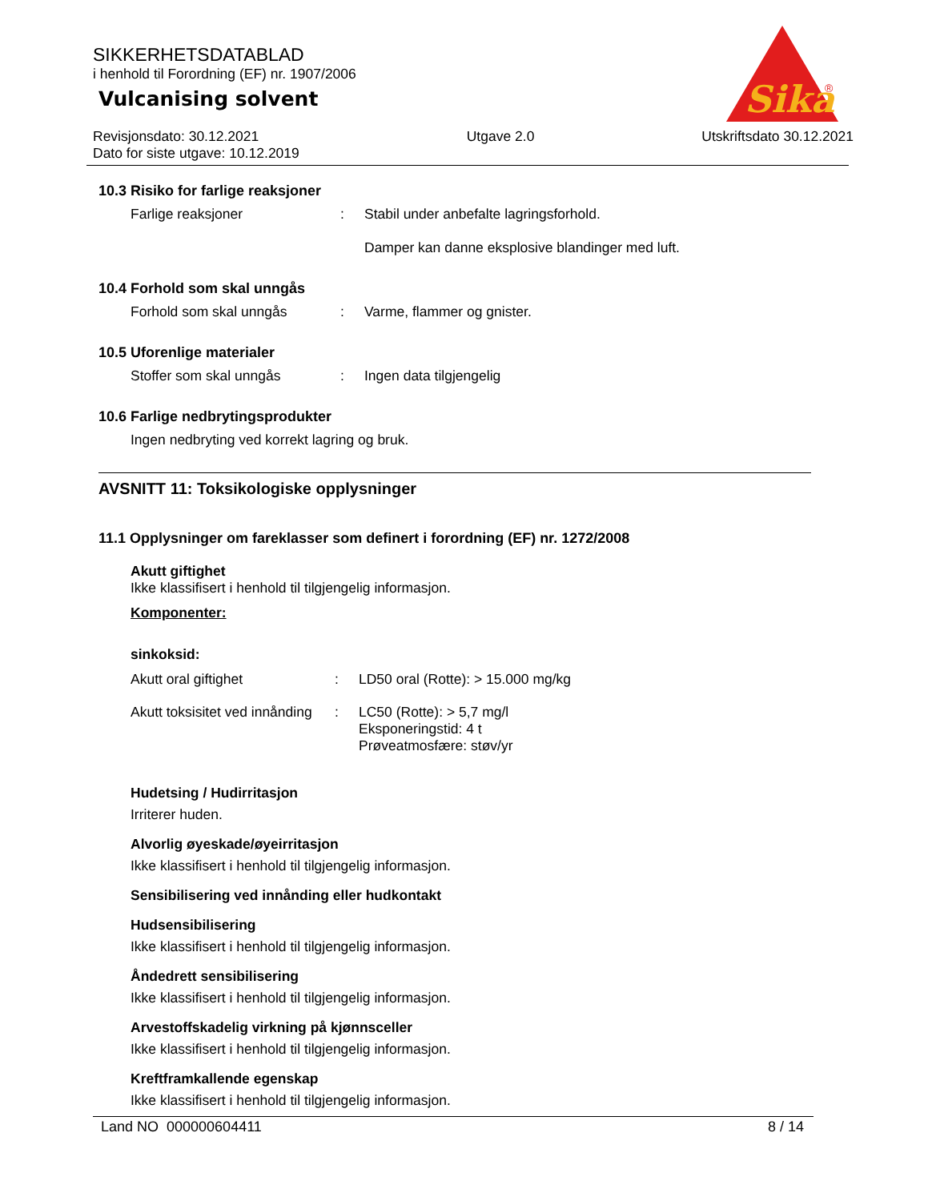SIKKERHETSDATABLAD
i henhold til Forordning (EF) nr. 1907/2006
Vulcanising solvent
Revisjonsdato: 30.12.2021
Dato for siste utgave: 10.12.2019
Utgave 2.0 Utskriftsdato 30.12.2021
Sika
®
10.3 Risiko for farlige reaksjoner
Farlige reaksjoner : Stabil under anbefalte lagringsforhold.
Damper kan danne eksplosive blandinger med luft.
10.4 Forhold som skal unngås
Forhold som skal unngås : Varme, flammer og gnister.
10.5 Uforenlige materialer
Stoffer som skal unngås : Ingen data tilgjengelig
10.6 Farlige nedbrytingsprodukter
Ingen nedbryting ved korrekt lagring og bruk.
AVSNITT 11: Toksikologiske opplysninger
11.1 Opplysninger om fareklasser som definert i forordning (EF) nr. 1272/2008
Akutt giftighet
Ikke klassifisert i henhold til tilgjengelig informasjon.
Komponenter:
sinkoksid:
Akutt oral giftighet : LD50 oral (Rotte): > 15.000 mg/kg
Akutt toksisitet ved innånding
: LC50 (Rotte): > 5,7 mg/l
Eksponeringstid: 4 t
Prøveatmosfære: støv/yr
Hudetsing / Hudirritasjon
Irriterer huden.
Alvorlig øyeskade/øyeirritasjon
Ikke klassifisert i henhold til tilgjengelig informasjon.
Sensibilisering ved innånding eller hudkontakt
Hudsensibilisering
Ikke klassifisert i henhold til tilgjengelig informasjon.
Åndedrett sensibilisering
Ikke klassifisert i henhold til tilgjengelig informasjon.
Arvestoffskadelig virkning på kjønnsceller
Ikke klassifisert i henhold til tilgjengelig informasjon.
Kreftframkallende egenskap
Ikke klassifisert i henhold til tilgjengelig informasjon.
Land NO 000000604411 8 / 14